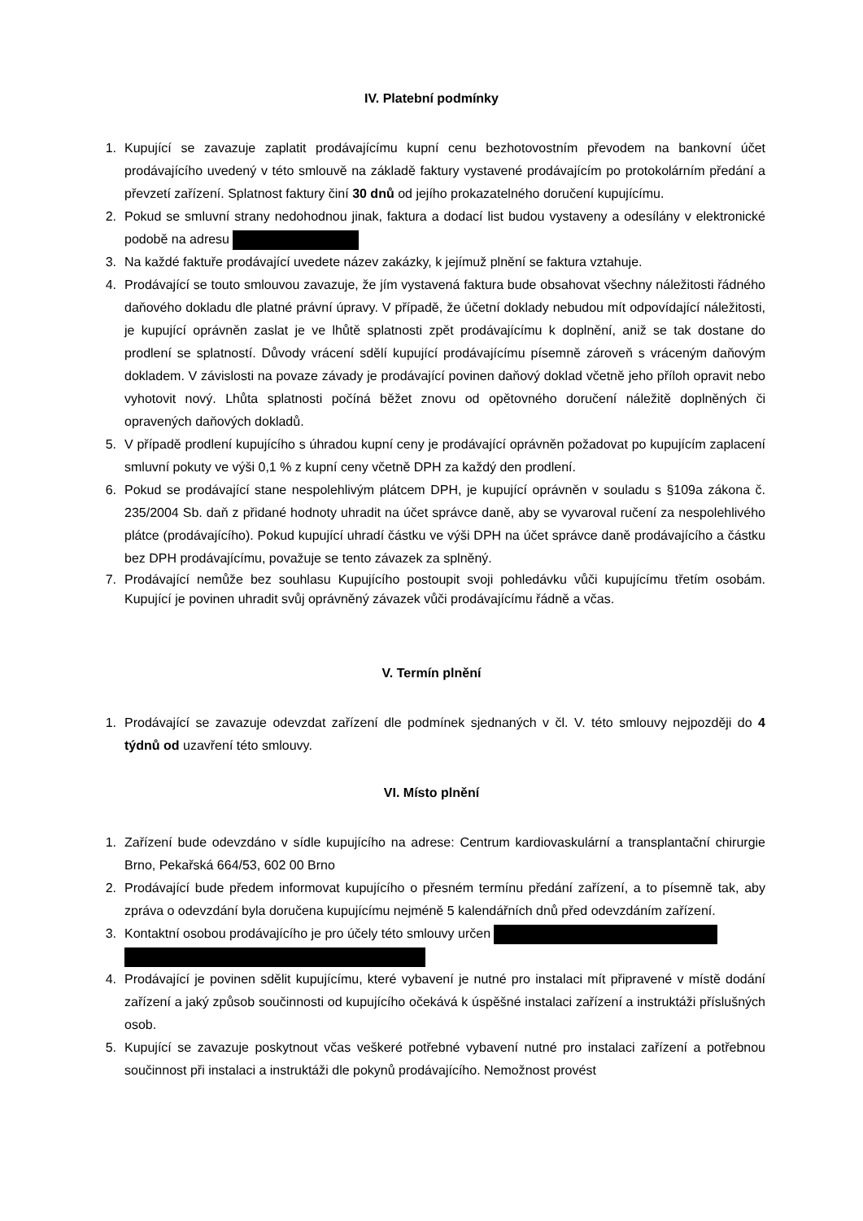IV. Platební podmínky
1. Kupující se zavazuje zaplatit prodávajícímu kupní cenu bezhotovostním převodem na bankovní účet prodávajícího uvedený v této smlouvě na základě faktury vystavené prodávajícím po protokolárním předání a převzetí zařízení. Splatnost faktury činí 30 dnů od jejího prokazatelného doručení kupujícímu.
2. Pokud se smluvní strany nedohodnou jinak, faktura a dodací list budou vystaveny a odesílány v elektronické podobě na adresu
3. Na každé faktuře prodávající uvedete název zakázky, k jejímuž plnění se faktura vztahuje.
4. Prodávající se touto smlouvou zavazuje, že jím vystavená faktura bude obsahovat všechny náležitosti řádného daňového dokladu dle platné právní úpravy. V případě, že účetní doklady nebudou mít odpovídající náležitosti, je kupující oprávněn zaslat je ve lhůtě splatnosti zpět prodávajícímu k doplnění, aniž se tak dostane do prodlení se splatností. Důvody vrácení sdělí kupující prodávajícímu písemně zároveň s vráceným daňovým dokladem. V závislosti na povaze závady je prodávající povinen daňový doklad včetně jeho příloh opravit nebo vyhotovit nový. Lhůta splatnosti počíná běžet znovu od opětovného doručení náležitě doplněných či opravených daňových dokladů.
5. V případě prodlení kupujícího s úhradou kupní ceny je prodávající oprávněn požadovat po kupujícím zaplacení smluvní pokuty ve výši 0,1 % z kupní ceny včetně DPH za každý den prodlení.
6. Pokud se prodávající stane nespolehlivým plátcem DPH, je kupující oprávněn v souladu s §109a zákona č. 235/2004 Sb. daň z přidané hodnoty uhradit na účet správce daně, aby se vyvaroval ručení za nespolehlivého plátce (prodávajícího). Pokud kupující uhradí částku ve výši DPH na účet správce daně prodávajícího a částku bez DPH prodávajícímu, považuje se tento závazek za splněný.
7. Prodávající nemůže bez souhlasu Kupujícího postoupit svoji pohledávku vůči kupujícímu třetím osobám. Kupující je povinen uhradit svůj oprávněný závazek vůči prodávajícímu řádně a včas.
V. Termín plnění
1. Prodávající se zavazuje odevzdat zařízení dle podmínek sjednaných v čl. V. této smlouvy nejpozději do 4 týdnů od uzavření této smlouvy.
VI. Místo plnění
1. Zařízení bude odevzdáno v sídle kupujícího na adrese: Centrum kardiovaskulární a transplantační chirurgie Brno, Pekařská 664/53, 602 00 Brno
2. Prodávající bude předem informovat kupujícího o přesném termínu předání zařízení, a to písemně tak, aby zpráva o odevzdání byla doručena kupujícímu nejméně 5 kalendářních dnů před odevzdáním zařízení.
3. Kontaktní osobou prodávajícího je pro účely této smlouvy určen
4. Prodávající je povinen sdělit kupujícímu, které vybavení je nutné pro instalaci mít připravené v místě dodání zařízení a jaký způsob součinnosti od kupujícího očekává k úspěšné instalaci zařízení a instruktáži příslušných osob.
5. Kupující se zavazuje poskytnout včas veškeré potřebné vybavení nutné pro instalaci zařízení a potřebnou součinnost při instalaci a instruktáži dle pokynů prodávajícího. Nemožnost provést